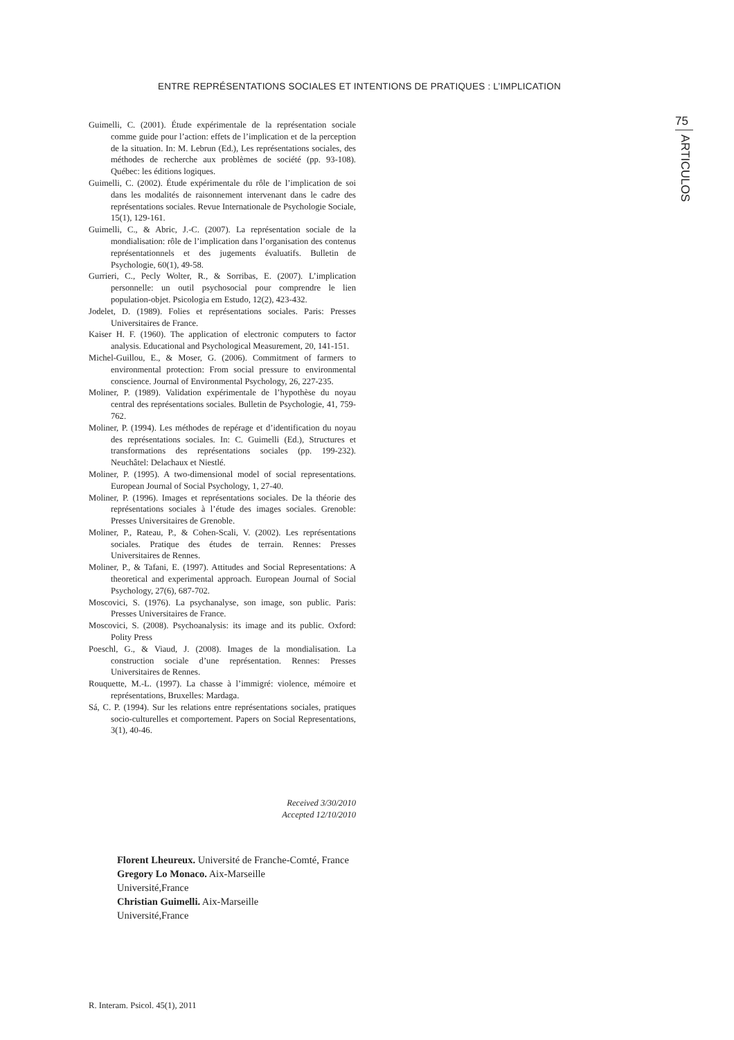ENTRE REPRÉSENTATIONS SOCIALES ET INTENTIONS DE PRATIQUES : L’IMPLICATION
75
ARTICULOS
Guimelli, C. (2001). Étude expérimentale de la représentation sociale comme guide pour l’action: effets de l’implication et de la perception de la situation. In: M. Lebrun (Ed.), Les représentations sociales, des méthodes de recherche aux problèmes de société (pp. 93-108). Québec: les éditions logiques.
Guimelli, C. (2002). Étude expérimentale du rôle de l’implication de soi dans les modalités de raisonnement intervenant dans le cadre des représentations sociales. Revue Internationale de Psychologie Sociale, 15(1), 129-161.
Guimelli, C., & Abric, J.-C. (2007). La représentation sociale de la mondialisation: rôle de l’implication dans l’organisation des contenus représentationnels et des jugements évaluatifs. Bulletin de Psychologie, 60(1), 49-58.
Gurrieri, C., Pecly Wolter, R., & Sorribas, E. (2007). L’implication personnelle: un outil psychosocial pour comprendre le lien population-objet. Psicologia em Estudo, 12(2), 423-432.
Jodelet, D. (1989). Folies et représentations sociales. Paris: Presses Universitaires de France.
Kaiser H. F. (1960). The application of electronic computers to factor analysis. Educational and Psychological Measurement, 20, 141-151.
Michel-Guillou, E., & Moser, G. (2006). Commitment of farmers to environmental protection: From social pressure to environmental conscience. Journal of Environmental Psychology, 26, 227-235.
Moliner, P. (1989). Validation expérimentale de l’hypothèse du noyau central des représentations sociales. Bulletin de Psychologie, 41, 759-762.
Moliner, P. (1994). Les méthodes de repérage et d’identification du noyau des représentations sociales. In: C. Guimelli (Ed.), Structures et transformations des représentations sociales (pp. 199-232). Neuchâtel: Delachaux et Niestlé.
Moliner, P. (1995). A two-dimensional model of social representations. European Journal of Social Psychology, 1, 27-40.
Moliner, P. (1996). Images et représentations sociales. De la théorie des représentations sociales à l’étude des images sociales. Grenoble: Presses Universitaires de Grenoble.
Moliner, P., Rateau, P., & Cohen-Scali, V. (2002). Les représentations sociales. Pratique des études de terrain. Rennes: Presses Universitaires de Rennes.
Moliner, P., & Tafani, E. (1997). Attitudes and Social Representations: A theoretical and experimental approach. European Journal of Social Psychology, 27(6), 687-702.
Moscovici, S. (1976). La psychanalyse, son image, son public. Paris: Presses Universitaires de France.
Moscovici, S. (2008). Psychoanalysis: its image and its public. Oxford: Polity Press
Poeschl, G., & Viaud, J. (2008). Images de la mondialisation. La construction sociale d’une représentation. Rennes: Presses Universitaires de Rennes.
Rouquette, M.-L. (1997). La chasse à l’immigré: violence, mémoire et représentations, Bruxelles: Mardaga.
Sá, C. P. (1994). Sur les relations entre représentations sociales, pratiques socio-culturelles et comportement. Papers on Social Representations, 3(1), 40-46.
Received 3/30/2010
Accepted 12/10/2010
Florent Lheureux. Université de Franche-Comté, France
Gregory Lo Monaco. Aix-Marseille
Université,France
Christian Guimelli. Aix-Marseille
Université,France
R. Interam. Psicol. 45(1), 2011